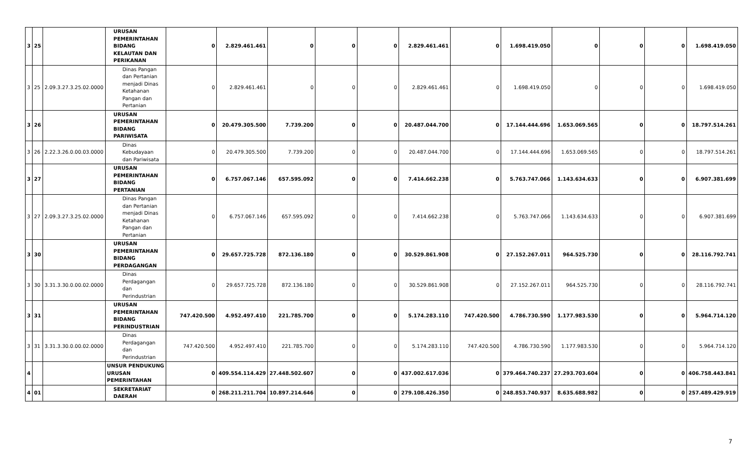| 3 | 25 | | URUSAN PEMERINTAHAN BIDANG KELAUTAN DAN PERIKANAN | 0 | 2.829.461.461 | 0 | 0 | 0 | 2.829.461.461 | 0 | 1.698.419.050 | 0 | 0 | 0 | 1.698.419.050 |
| 3 | 25 | 2.09.3.27.3.25.02.0000 | Dinas Pangan dan Pertanian menjadi Dinas Ketahanan Pangan dan Pertanian | 0 | 2.829.461.461 | 0 | 0 | 0 | 2.829.461.461 | 0 | 1.698.419.050 | 0 | 0 | 0 | 1.698.419.050 |
| 3 | 26 | | URUSAN PEMERINTAHAN BIDANG PARIWISATA | 0 | 20.479.305.500 | 7.739.200 | 0 | 0 | 20.487.044.700 | 0 | 17.144.444.696 | 1.653.069.565 | 0 | 0 | 18.797.514.261 |
| 3 | 26 | 2.22.3.26.0.00.03.0000 | Dinas Kebudayaan dan Pariwisata | 0 | 20.479.305.500 | 7.739.200 | 0 | 0 | 20.487.044.700 | 0 | 17.144.444.696 | 1.653.069.565 | 0 | 0 | 18.797.514.261 |
| 3 | 27 | | URUSAN PEMERINTAHAN BIDANG PERTANIAN | 0 | 6.757.067.146 | 657.595.092 | 0 | 0 | 7.414.662.238 | 0 | 5.763.747.066 | 1.143.634.633 | 0 | 0 | 6.907.381.699 |
| 3 | 27 | 2.09.3.27.3.25.02.0000 | Dinas Pangan dan Pertanian menjadi Dinas Ketahanan Pangan dan Pertanian | 0 | 6.757.067.146 | 657.595.092 | 0 | 0 | 7.414.662.238 | 0 | 5.763.747.066 | 1.143.634.633 | 0 | 0 | 6.907.381.699 |
| 3 | 30 | | URUSAN PEMERINTAHAN BIDANG PERDAGANGAN | 0 | 29.657.725.728 | 872.136.180 | 0 | 0 | 30.529.861.908 | 0 | 27.152.267.011 | 964.525.730 | 0 | 0 | 28.116.792.741 |
| 3 | 30 | 3.31.3.30.0.00.02.0000 | Dinas Perdagangan dan Perindustrian | 0 | 29.657.725.728 | 872.136.180 | 0 | 0 | 30.529.861.908 | 0 | 27.152.267.011 | 964.525.730 | 0 | 0 | 28.116.792.741 |
| 3 | 31 | | URUSAN PEMERINTAHAN BIDANG PERINDUSTRIAN | 747.420.500 | 4.952.497.410 | 221.785.700 | 0 | 0 | 5.174.283.110 | 747.420.500 | 4.786.730.590 | 1.177.983.530 | 0 | 0 | 5.964.714.120 |
| 3 | 31 | 3.31.3.30.0.00.02.0000 | Dinas Perdagangan dan Perindustrian | 747.420.500 | 4.952.497.410 | 221.785.700 | 0 | 0 | 5.174.283.110 | 747.420.500 | 4.786.730.590 | 1.177.983.530 | 0 | 0 | 5.964.714.120 |
| 4 | | | UNSUR PENDUKUNG URUSAN PEMERINTAHAN | 0 | 409.554.114.429 | 27.448.502.607 | 0 | 0 | 437.002.617.036 | 0 | 379.464.740.237 | 27.293.703.604 | 0 | 0 | 406.758.443.841 |
| 4 | 01 | | SEKRETARIAT DAERAH | 0 | 268.211.211.704 | 10.897.214.646 | 0 | 0 | 279.108.426.350 | 0 | 248.853.740.937 | 8.635.688.982 | 0 | 0 | 257.489.429.919 |
7